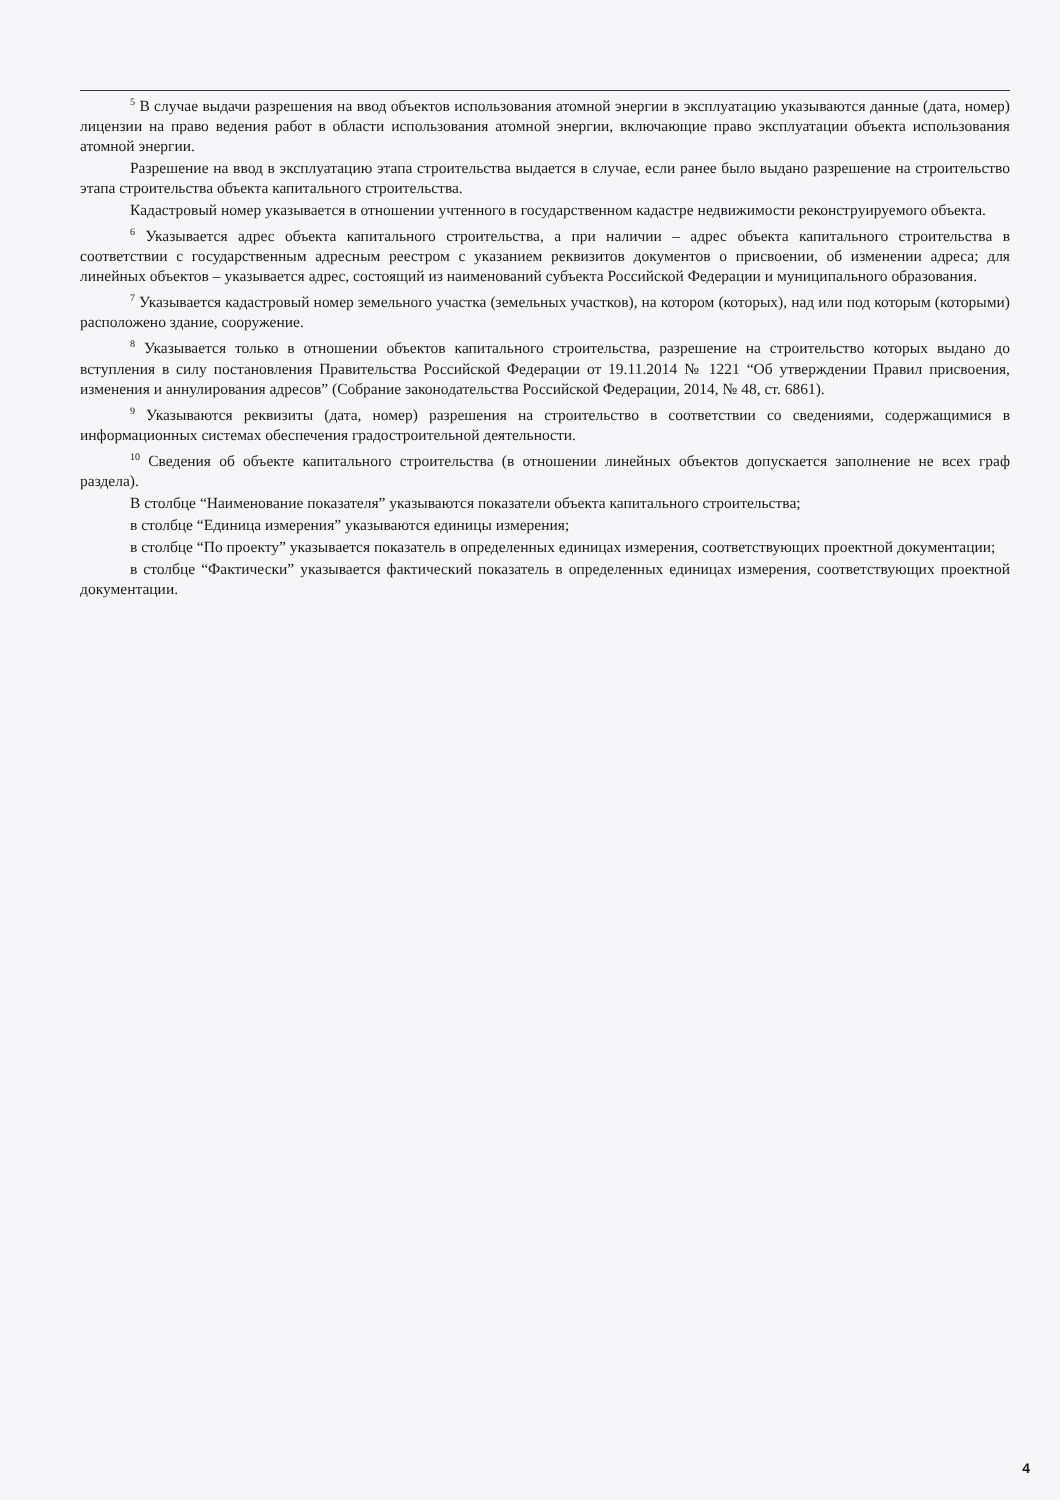<sup>5</sup> В случае выдачи разрешения на ввод объектов использования атомной энергии в эксплуатацию указываются данные (дата, номер) лицензии на право ведения работ в области использования атомной энергии, включающие право эксплуатации объекта использования атомной энергии.
Разрешение на ввод в эксплуатацию этапа строительства выдается в случае, если ранее было выдано разрешение на строительство этапа строительства объекта капитального строительства.
Кадастровый номер указывается в отношении учтенного в государственном кадастре недвижимости реконструируемого объекта.
<sup>6</sup> Указывается адрес объекта капитального строительства, а при наличии – адрес объекта капитального строительства в соответствии с государственным адресным реестром с указанием реквизитов документов о присвоении, об изменении адреса; для линейных объектов – указывается адрес, состоящий из наименований субъекта Российской Федерации и муниципального образования.
<sup>7</sup> Указывается кадастровый номер земельного участка (земельных участков), на котором (которых), над или под которым (которыми) расположено здание, сооружение.
<sup>8</sup> Указывается только в отношении объектов капитального строительства, разрешение на строительство которых выдано до вступления в силу постановления Правительства Российской Федерации от 19.11.2014 № 1221 “Об утверждении Правил присвоения, изменения и аннулирования адресов” (Собрание законодательства Российской Федерации, 2014, № 48, ст. 6861).
<sup>9</sup> Указываются реквизиты (дата, номер) разрешения на строительство в соответствии со сведениями, содержащимися в информационных системах обеспечения градостроительной деятельности.
<sup>10</sup> Сведения об объекте капитального строительства (в отношении линейных объектов допускается заполнение не всех граф раздела).
В столбце “Наименование показателя” указываются показатели объекта капитального строительства;
в столбце “Единица измерения” указываются единицы измерения;
в столбце “По проекту” указывается показатель в определенных единицах измерения, соответствующих проектной документации;
в столбце “Фактически” указывается фактический показатель в определенных единицах измерения, соответствующих проектной документации.
4